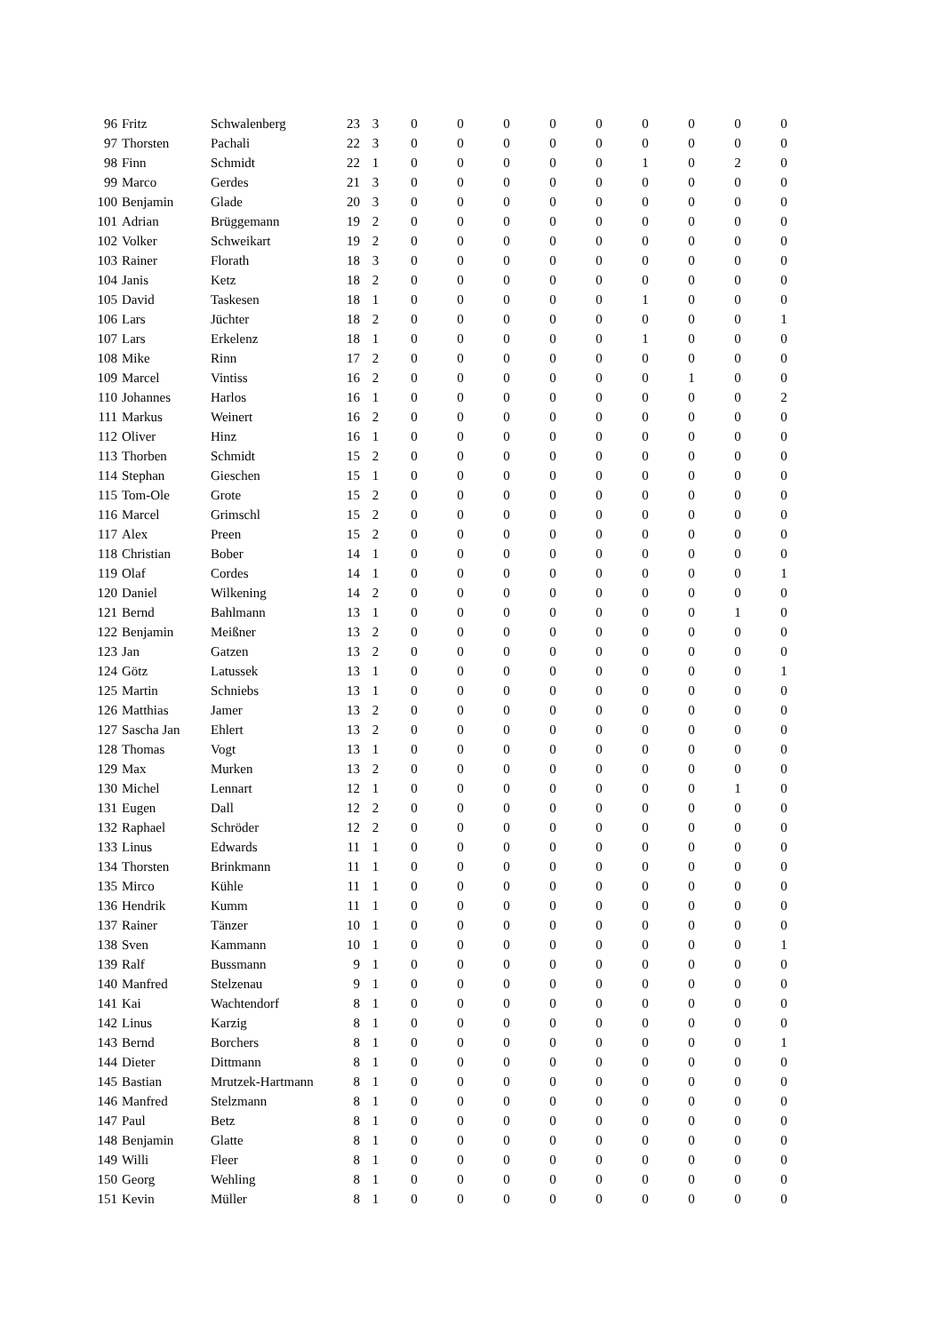| 96 | Fritz | Schwalenberg | 23 | 3 | 0 | 0 | 0 | 0 | 0 | 0 | 0 | 0 | 0 |
| 97 | Thorsten | Pachali | 22 | 3 | 0 | 0 | 0 | 0 | 0 | 0 | 0 | 0 | 0 |
| 98 | Finn | Schmidt | 22 | 1 | 0 | 0 | 0 | 0 | 0 | 1 | 0 | 2 | 0 |
| 99 | Marco | Gerdes | 21 | 3 | 0 | 0 | 0 | 0 | 0 | 0 | 0 | 0 | 0 |
| 100 | Benjamin | Glade | 20 | 3 | 0 | 0 | 0 | 0 | 0 | 0 | 0 | 0 | 0 |
| 101 | Adrian | Brüggemann | 19 | 2 | 0 | 0 | 0 | 0 | 0 | 0 | 0 | 0 | 0 |
| 102 | Volker | Schweikart | 19 | 2 | 0 | 0 | 0 | 0 | 0 | 0 | 0 | 0 | 0 |
| 103 | Rainer | Florath | 18 | 3 | 0 | 0 | 0 | 0 | 0 | 0 | 0 | 0 | 0 |
| 104 | Janis | Ketz | 18 | 2 | 0 | 0 | 0 | 0 | 0 | 0 | 0 | 0 | 0 |
| 105 | David | Taskesen | 18 | 1 | 0 | 0 | 0 | 0 | 0 | 1 | 0 | 0 | 0 |
| 106 | Lars | Jüchter | 18 | 2 | 0 | 0 | 0 | 0 | 0 | 0 | 0 | 0 | 1 |
| 107 | Lars | Erkelenz | 18 | 1 | 0 | 0 | 0 | 0 | 0 | 1 | 0 | 0 | 0 |
| 108 | Mike | Rinn | 17 | 2 | 0 | 0 | 0 | 0 | 0 | 0 | 0 | 0 | 0 |
| 109 | Marcel | Vintiss | 16 | 2 | 0 | 0 | 0 | 0 | 0 | 0 | 1 | 0 | 0 |
| 110 | Johannes | Harlos | 16 | 1 | 0 | 0 | 0 | 0 | 0 | 0 | 0 | 0 | 2 |
| 111 | Markus | Weinert | 16 | 2 | 0 | 0 | 0 | 0 | 0 | 0 | 0 | 0 | 0 |
| 112 | Oliver | Hinz | 16 | 1 | 0 | 0 | 0 | 0 | 0 | 0 | 0 | 0 | 0 |
| 113 | Thorben | Schmidt | 15 | 2 | 0 | 0 | 0 | 0 | 0 | 0 | 0 | 0 | 0 |
| 114 | Stephan | Gieschen | 15 | 1 | 0 | 0 | 0 | 0 | 0 | 0 | 0 | 0 | 0 |
| 115 | Tom-Ole | Grote | 15 | 2 | 0 | 0 | 0 | 0 | 0 | 0 | 0 | 0 | 0 |
| 116 | Marcel | Grimschl | 15 | 2 | 0 | 0 | 0 | 0 | 0 | 0 | 0 | 0 | 0 |
| 117 | Alex | Preen | 15 | 2 | 0 | 0 | 0 | 0 | 0 | 0 | 0 | 0 | 0 |
| 118 | Christian | Bober | 14 | 1 | 0 | 0 | 0 | 0 | 0 | 0 | 0 | 0 | 0 |
| 119 | Olaf | Cordes | 14 | 1 | 0 | 0 | 0 | 0 | 0 | 0 | 0 | 0 | 1 |
| 120 | Daniel | Wilkening | 14 | 2 | 0 | 0 | 0 | 0 | 0 | 0 | 0 | 0 | 0 |
| 121 | Bernd | Bahlmann | 13 | 1 | 0 | 0 | 0 | 0 | 0 | 0 | 0 | 1 | 0 |
| 122 | Benjamin | Meißner | 13 | 2 | 0 | 0 | 0 | 0 | 0 | 0 | 0 | 0 | 0 |
| 123 | Jan | Gatzen | 13 | 2 | 0 | 0 | 0 | 0 | 0 | 0 | 0 | 0 | 0 |
| 124 | Götz | Latussek | 13 | 1 | 0 | 0 | 0 | 0 | 0 | 0 | 0 | 0 | 1 |
| 125 | Martin | Schniebs | 13 | 1 | 0 | 0 | 0 | 0 | 0 | 0 | 0 | 0 | 0 |
| 126 | Matthias | Jamer | 13 | 2 | 0 | 0 | 0 | 0 | 0 | 0 | 0 | 0 | 0 |
| 127 | Sascha Jan | Ehlert | 13 | 2 | 0 | 0 | 0 | 0 | 0 | 0 | 0 | 0 | 0 |
| 128 | Thomas | Vogt | 13 | 1 | 0 | 0 | 0 | 0 | 0 | 0 | 0 | 0 | 0 |
| 129 | Max | Murken | 13 | 2 | 0 | 0 | 0 | 0 | 0 | 0 | 0 | 0 | 0 |
| 130 | Michel | Lennart | 12 | 1 | 0 | 0 | 0 | 0 | 0 | 0 | 0 | 1 | 0 |
| 131 | Eugen | Dall | 12 | 2 | 0 | 0 | 0 | 0 | 0 | 0 | 0 | 0 | 0 |
| 132 | Raphael | Schröder | 12 | 2 | 0 | 0 | 0 | 0 | 0 | 0 | 0 | 0 | 0 |
| 133 | Linus | Edwards | 11 | 1 | 0 | 0 | 0 | 0 | 0 | 0 | 0 | 0 | 0 |
| 134 | Thorsten | Brinkmann | 11 | 1 | 0 | 0 | 0 | 0 | 0 | 0 | 0 | 0 | 0 |
| 135 | Mirco | Kühle | 11 | 1 | 0 | 0 | 0 | 0 | 0 | 0 | 0 | 0 | 0 |
| 136 | Hendrik | Kumm | 11 | 1 | 0 | 0 | 0 | 0 | 0 | 0 | 0 | 0 | 0 |
| 137 | Rainer | Tänzer | 10 | 1 | 0 | 0 | 0 | 0 | 0 | 0 | 0 | 0 | 0 |
| 138 | Sven | Kammann | 10 | 1 | 0 | 0 | 0 | 0 | 0 | 0 | 0 | 0 | 1 |
| 139 | Ralf | Bussmann | 9 | 1 | 0 | 0 | 0 | 0 | 0 | 0 | 0 | 0 | 0 |
| 140 | Manfred | Stelzenau | 9 | 1 | 0 | 0 | 0 | 0 | 0 | 0 | 0 | 0 | 0 |
| 141 | Kai | Wachtendorf | 8 | 1 | 0 | 0 | 0 | 0 | 0 | 0 | 0 | 0 | 0 |
| 142 | Linus | Karzig | 8 | 1 | 0 | 0 | 0 | 0 | 0 | 0 | 0 | 0 | 0 |
| 143 | Bernd | Borchers | 8 | 1 | 0 | 0 | 0 | 0 | 0 | 0 | 0 | 0 | 1 |
| 144 | Dieter | Dittmann | 8 | 1 | 0 | 0 | 0 | 0 | 0 | 0 | 0 | 0 | 0 |
| 145 | Bastian | Mrutzek-Hartmann | 8 | 1 | 0 | 0 | 0 | 0 | 0 | 0 | 0 | 0 | 0 |
| 146 | Manfred | Stelzmann | 8 | 1 | 0 | 0 | 0 | 0 | 0 | 0 | 0 | 0 | 0 |
| 147 | Paul | Betz | 8 | 1 | 0 | 0 | 0 | 0 | 0 | 0 | 0 | 0 | 0 |
| 148 | Benjamin | Glatte | 8 | 1 | 0 | 0 | 0 | 0 | 0 | 0 | 0 | 0 | 0 |
| 149 | Willi | Fleer | 8 | 1 | 0 | 0 | 0 | 0 | 0 | 0 | 0 | 0 | 0 |
| 150 | Georg | Wehling | 8 | 1 | 0 | 0 | 0 | 0 | 0 | 0 | 0 | 0 | 0 |
| 151 | Kevin | Müller | 8 | 1 | 0 | 0 | 0 | 0 | 0 | 0 | 0 | 0 | 0 |